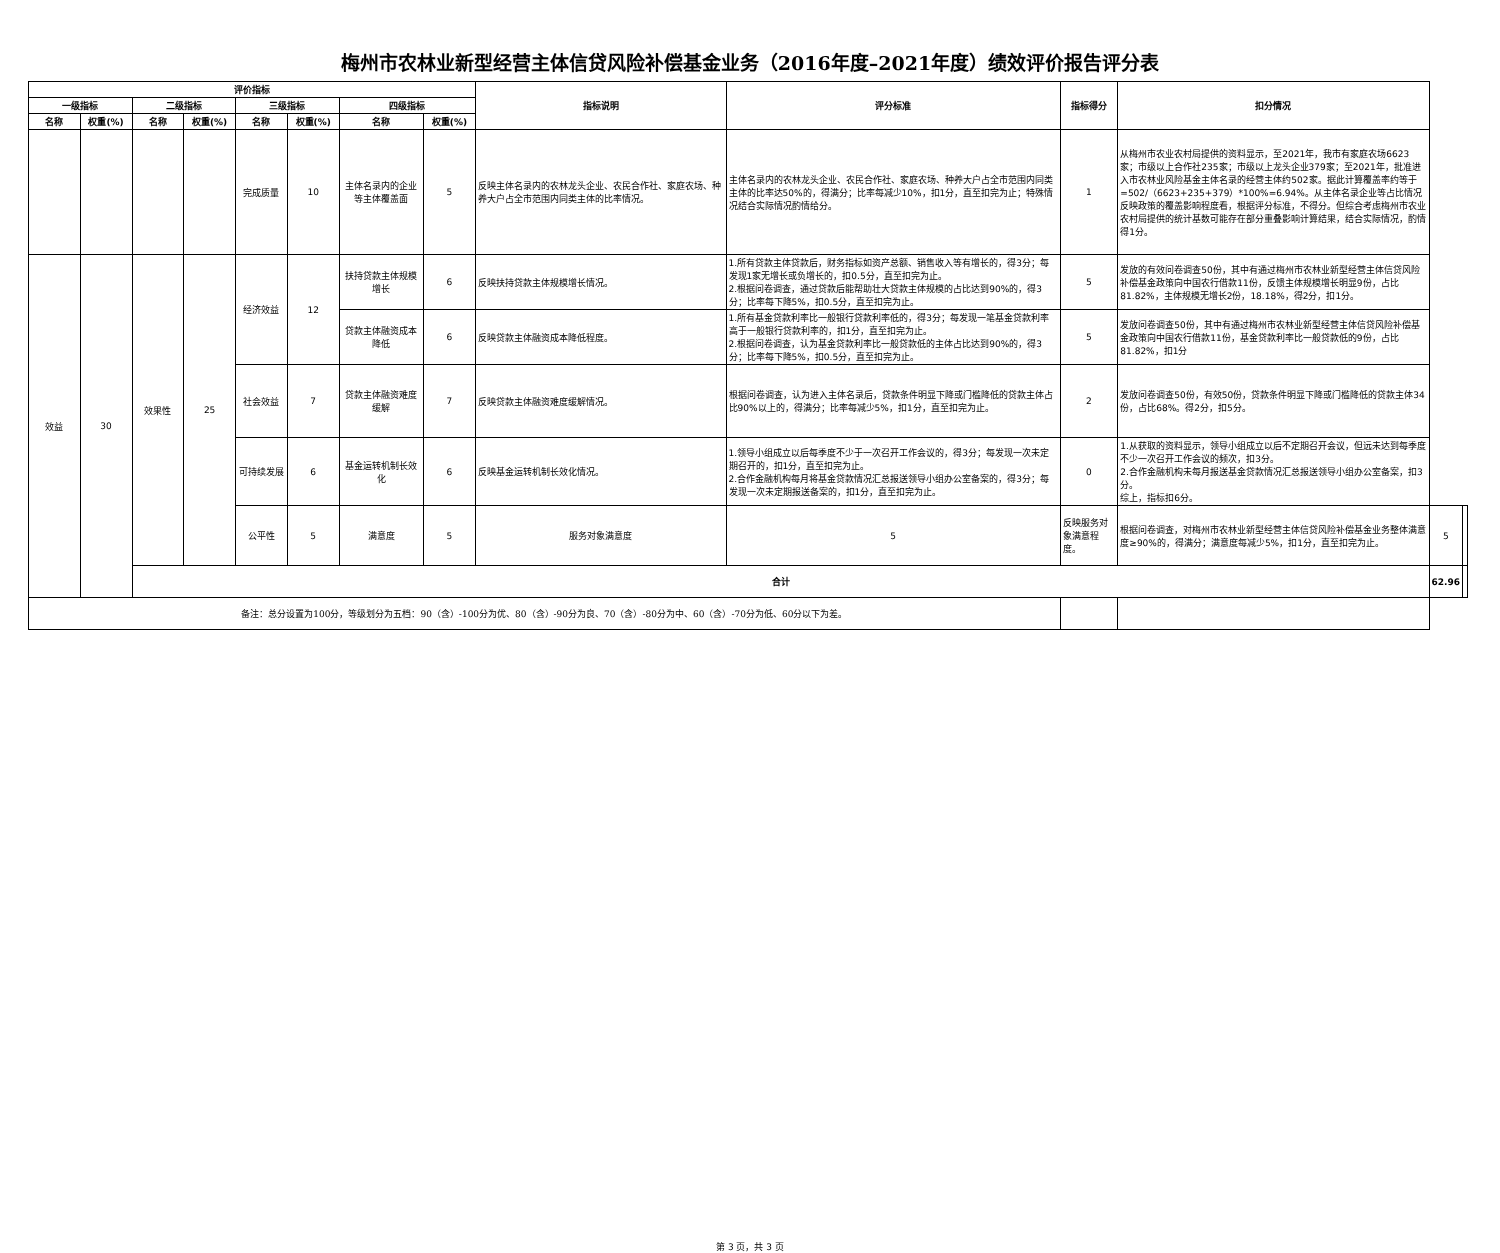梅州市农林业新型经营主体信贷风险补偿基金业务（2016年度–2021年度）绩效评价报告评分表
| 评价指标 | | | | | | | | 指标说明 | 评分标准 | 指标得分 | 扣分情况 | | |
| --- | --- | --- | --- | --- | --- | --- | --- | --- | --- | --- | --- | --- | --- |
| 一级指标 | | 二级指标 | | 三级指标 | | 四级指标 | | | | | | | |
| 名称 | 权重(%) | 名称 | 权重(%) | 名称 | 权重(%) | 名称 | 权重(%) | | | | | | |
| | | | | 完成质量 | 10 | 主体名录内的企业等主体覆盖面 | 5 | 反映主体名录内的农林龙头企业、农民合作社、家庭农场、种养大户占全市范围内同类主体的比率情况。 | 主体名录内的农林龙头企业、农民合作社、家庭农场、种养大户占全市范围内同类主体的比率达50%的，得满分；比率每减少10%，扣1分，直至扣完为止；特殊情况结合实际情况酌情给分。 | 1 | 从梅州市农业农村局提供的资料显示，至2021年，我市有家庭农场6623家；市级以上合作社235家；市级以上龙头企业379家；至2021年，批准进入市农林业风险基金主体名录的经营主体约502家。据此计算覆盖率约等于=502/（6623+235+379）*100%=6.94%。从主体名录企业等占比情况反映政策的覆盖影响程度看，根据评分标准，不得分。但综合考虑梅州市农业农村局提供的统计基数可能存在部分重叠影响计算结果，结合实际情况，酌情得1分。 | | |
| 效益 | 30 | 效果性 | 25 | 经济效益 | 12 | 扶持贷款主体规模增长 | 6 | 反映扶持贷款主体规模增长情况。 | 1.所有贷款主体贷款后，财务指标如资产总额、销售收入等有增长的，得3分；每发现1家无增长或负增长的，扣0.5分，直至扣完为止。 2.根据问卷调查，通过贷款后能帮助壮大贷款主体规模的占比达到90%的，得3分；比率每下降5%，扣0.5分，直至扣完为止。 | 5 | 发放的有效问卷调查50份，其中有通过梅州市农林业新型经营主体信贷风险补偿基金政策向中国农行借款11份，反馈主体规模增长明显9份，占比81.82%，主体规模无增长2份，18.18%，得2分，扣1分。 | | |
| | | | | | | 贷款主体融资成本降低 | 6 | 反映贷款主体融资成本降低程度。 | 1.所有基金贷款利率比一般银行贷款利率低的，得3分；每发现一笔基金贷款利率高于一般银行贷款利率的，扣1分，直至扣完为止。 2.根据问卷调查，认为基金贷款利率比一般贷款低的主体占比达到90%的，得3分；比率每下降5%，扣0.5分，直至扣完为止。 | 5 | 发放问卷调查50份，其中有通过梅州市农林业新型经营主体信贷风险补偿基金政策向中国农行借款11份，基金贷款利率比一般贷款低的9份，占比81.82%，扣1分 | | |
| | | | | 社会效益 | 7 | 贷款主体融资难度缓解 | 7 | 反映贷款主体融资难度缓解情况。 | 根据问卷调查，认为进入主体名录后，贷款条件明显下降或门槛降低的贷款主体占比90%以上的，得满分；比率每减少5%，扣1分，直至扣完为止。 | 2 | 发放问卷调查50份，有效50份，贷款条件明显下降或门槛降低的贷款主体34份，占比68%。得2分，扣5分。 | | |
| | | | | 可持续发展 | 6 | 基金运转机制长效化 | 6 | 反映基金运转机制长效化情况。 | 1.领导小组成立以后每季度不少于一次召开工作会议的，得3分；每发现一次未定期召开的，扣1分，直至扣完为止。 2.合作金融机构每月将基金贷款情况汇总报送领导小组办公室备案的，得3分；每发现一次未定期报送备案的，扣1分，直至扣完为止。 | 0 | 1.从获取的资料显示，领导小组成立以后不定期召开会议，但远未达到每季度不少一次召开工作会议的频次，扣3分。 2.合作金融机构未每月报送基金贷款情况汇总报送领导小组办公室备案，扣3分。 综上，指标扣6分。 | | |
| | | | | 公平性 | 5 | 满意度 | 5 | 服务对象满意度 | 5 | 反映服务对象满意程度。 | 根据问卷调查，对梅州市农林业新型经营主体信贷风险补偿基金业务整体满意度≥90%的，得满分；满意度每减少5%，扣1分，直至扣完为止。 | 5 | |
| | | 合计 | | | | | | | | | | 62.96 | |
| 备注：总分设置为100分，等级划分为五档：90（含）-100分为优、80（含）-90分为良、70（含）-80分为中、60（含）-70分为低、60分以下为差。 | | | | | | | | | | | | | |
第 3 页，共 3 页